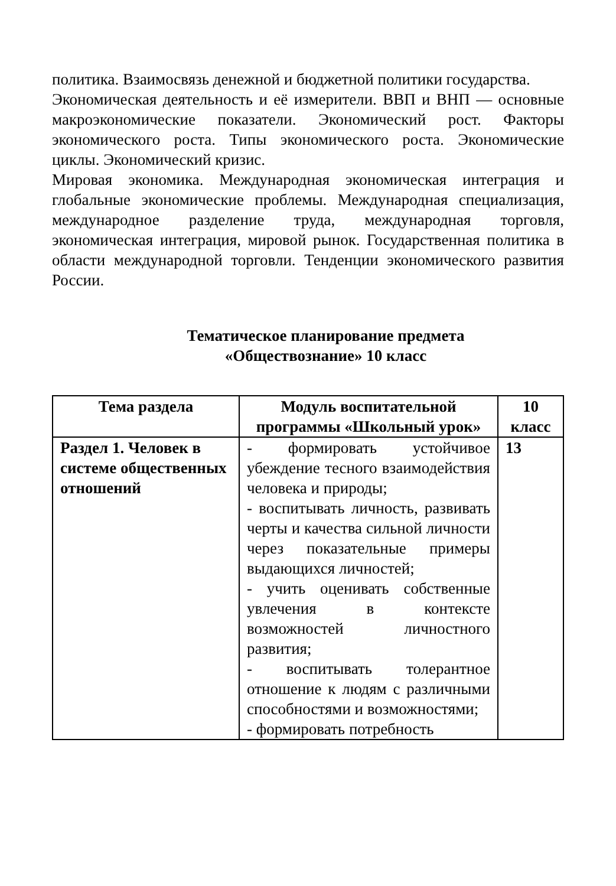политика. Взаимосвязь денежной и бюджетной политики государства.
Экономическая деятельность и её измерители. ВВП и ВНП — основные макроэкономические показатели. Экономический рост. Факторы экономического роста. Типы экономического роста. Экономические циклы. Экономический кризис.
Мировая экономика. Международная экономическая интеграция и глобальные экономические проблемы. Международная специализация, международное разделение труда, международная торговля, экономическая интеграция, мировой рынок. Государственная политика в области международной торговли. Тенденции экономического развития России.
Тематическое планирование предмета
«Обществознание» 10 класс
| Тема раздела | Модуль воспитательной программы «Школьный урок» | 10 класс |
| --- | --- | --- |
| Раздел 1. Человек в системе общественных отношений | - формировать устойчивое убеждение тесного взаимодействия человека и природы; - воспитывать личность, развивать черты и качества сильной личности через показательные примеры выдающихся личностей; - учить оценивать собственные увлечения в контексте возможностей личностного развития; - воспитывать толерантное отношение к людям с различными способностями и возможностями; - формировать потребность | 13 |